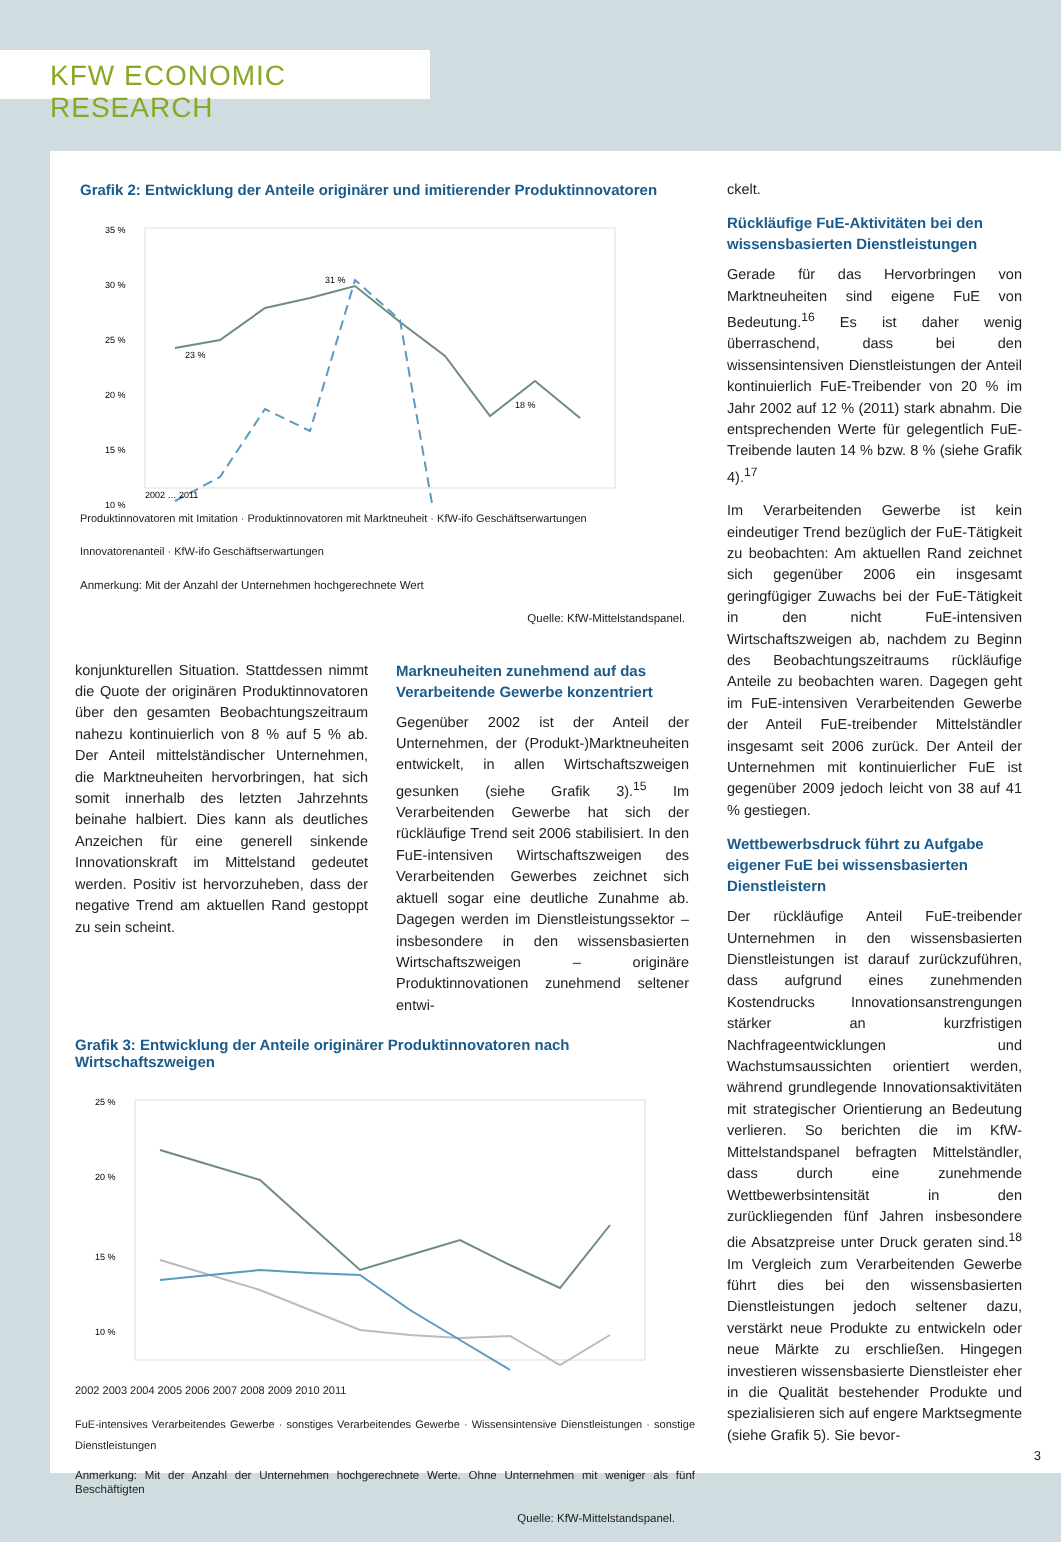KFW ECONOMIC RESEARCH
Grafik 2: Entwicklung der Anteile originärer und imitierender Produktinnovatoren
35 %
30 %
25 %
20 %
15 %
10 %
23 %
31 %
18 %
2002 … 2011
Produktinnovatoren mit Imitation · Produktinnovatoren mit Marktneuheit · KfW-ifo Geschäftserwartungen
Innovatorenanteil · KfW-ifo Geschäftserwartungen
Anmerkung: Mit der Anzahl der Unternehmen hochgerechnete Wert
Quelle: KfW-Mittelstandspanel.
konjunkturellen Situation. Stattdessen nimmt die Quote der originären Produktinnovatoren über den gesamten Beobachtungszeitraum nahezu kontinuierlich von 8 % auf 5 % ab. Der Anteil mittelständischer Unternehmen, die Marktneuheiten hervorbringen, hat sich somit innerhalb des letzten Jahrzehnts beinahe halbiert. Dies kann als deutliches Anzeichen für eine generell sinkende Innovationskraft im Mittelstand gedeutet werden. Positiv ist hervorzuheben, dass der negative Trend am aktuellen Rand gestoppt zu sein scheint.
Markneuheiten zunehmend auf das Verarbeitende Gewerbe konzentriert
Gegenüber 2002 ist der Anteil der Unternehmen, der (Produkt-)Marktneuheiten entwickelt, in allen Wirtschaftszweigen gesunken (siehe Grafik 3).<sup>15</sup> Im Verarbeitenden Gewerbe hat sich der rückläufige Trend seit 2006 stabilisiert. In den FuE-intensiven Wirtschaftszweigen des Verarbeitenden Gewerbes zeichnet sich aktuell sogar eine deutliche Zunahme ab. Dagegen werden im Dienstleistungssektor – insbesondere in den wissensbasierten Wirtschaftszweigen – originäre Produktinnovationen zunehmend seltener entwi-
Grafik 3: Entwicklung der Anteile originärer Produktinnovatoren nach Wirtschaftszweigen
25 %
20 %
15 %
10 %
2002 2003 2004 2005 2006 2007 2008 2009 2010 2011
FuE-intensives Verarbeitendes Gewerbe · sonstiges Verarbeitendes Gewerbe · Wissensintensive Dienstleistungen · sonstige Dienstleistungen
Anmerkung: Mit der Anzahl der Unternehmen hochgerechnete Werte. Ohne Unternehmen mit weniger als fünf Beschäftigten
Quelle: KfW-Mittelstandspanel.
ckelt.
Rückläufige FuE-Aktivitäten bei den wissensbasierten Dienstleistungen
Gerade für das Hervorbringen von Marktneuheiten sind eigene FuE von Bedeutung.<sup>16</sup> Es ist daher wenig überraschend, dass bei den wissensintensiven Dienstleistungen der Anteil kontinuierlich FuE-Treibender von 20 % im Jahr 2002 auf 12 % (2011) stark abnahm. Die entsprechenden Werte für gelegentlich FuE-Treibende lauten 14 % bzw. 8 % (siehe Grafik 4).<sup>17</sup>
Im Verarbeitenden Gewerbe ist kein eindeutiger Trend bezüglich der FuE-Tätigkeit zu beobachten: Am aktuellen Rand zeichnet sich gegenüber 2006 ein insgesamt geringfügiger Zuwachs bei der FuE-Tätigkeit in den nicht FuE-intensiven Wirtschaftszweigen ab, nachdem zu Beginn des Beobachtungszeitraums rückläufige Anteile zu beobachten waren. Dagegen geht im FuE-intensiven Verarbeitenden Gewerbe der Anteil FuE-treibender Mittelständler insgesamt seit 2006 zurück. Der Anteil der Unternehmen mit kontinuierlicher FuE ist gegenüber 2009 jedoch leicht von 38 auf 41 % gestiegen.
Wettbewerbsdruck führt zu Aufgabe eigener FuE bei wissensbasierten Dienstleistern
Der rückläufige Anteil FuE-treibender Unternehmen in den wissensbasierten Dienstleistungen ist darauf zurückzuführen, dass aufgrund eines zunehmenden Kostendrucks Innovationsanstrengungen stärker an kurzfristigen Nachfrageentwicklungen und Wachstumsaussichten orientiert werden, während grundlegende Innovationsaktivitäten mit strategischer Orientierung an Bedeutung verlieren. So berichten die im KfW-Mittelstandspanel befragten Mittelständler, dass durch eine zunehmende Wettbewerbsintensität in den zurückliegenden fünf Jahren insbesondere die Absatzpreise unter Druck geraten sind.<sup>18</sup> Im Vergleich zum Verarbeitenden Gewerbe führt dies bei den wissensbasierten Dienstleistungen jedoch seltener dazu, verstärkt neue Produkte zu entwickeln oder neue Märkte zu erschließen. Hingegen investieren wissensbasierte Dienstleister eher in die Qualität bestehender Produkte und spezialisieren sich auf engere Marktsegmente (siehe Grafik 5). Sie bevor-
3